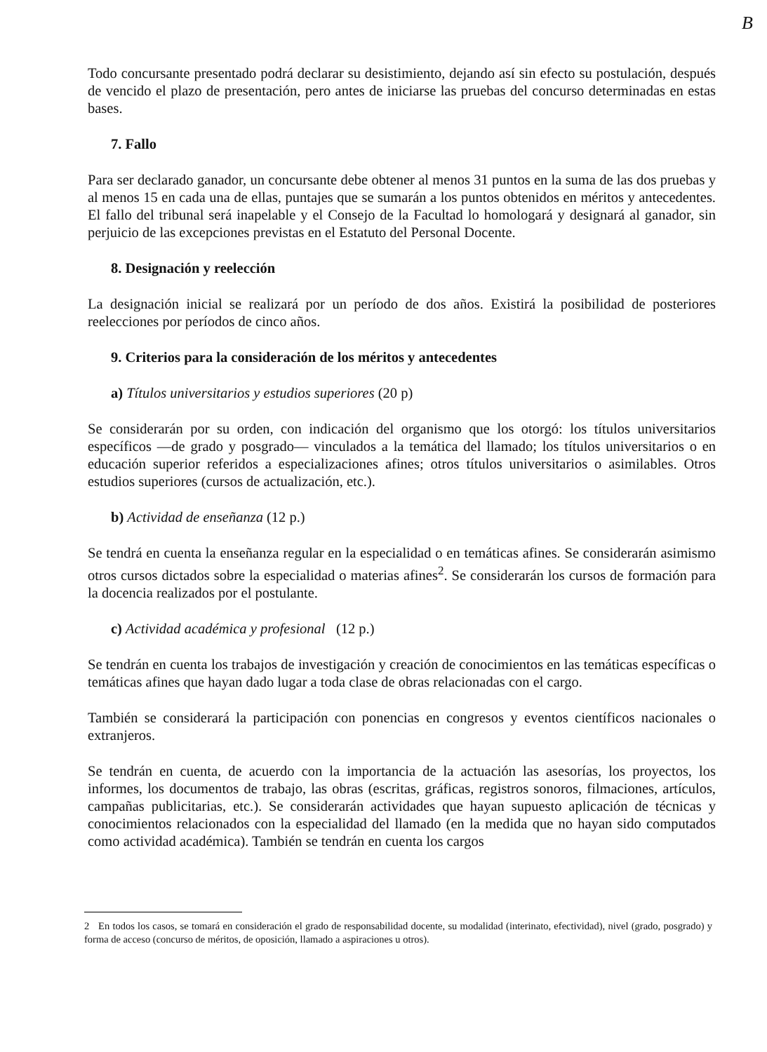B
Todo concursante presentado podrá declarar su desistimiento, dejando así sin efecto su postulación, después de vencido el plazo de presentación, pero antes de iniciarse las pruebas del concurso determinadas en estas bases.
7. Fallo
Para ser declarado ganador, un concursante debe obtener al menos 31 puntos en la suma de las dos pruebas y al menos 15 en cada una de ellas, puntajes que se sumarán a los puntos obtenidos en méritos y antecedentes. El fallo del tribunal será inapelable y el Consejo de la Facultad lo homologará y designará al ganador, sin perjuicio de las excepciones previstas en el Estatuto del Personal Docente.
8. Designación y reelección
La designación inicial se realizará por un período de dos años. Existirá la posibilidad de posteriores reelecciones por períodos de cinco años.
9. Criterios para la consideración de los méritos y antecedentes
a) Títulos universitarios y estudios superiores (20 p)
Se considerarán por su orden, con indicación del organismo que los otorgó: los títulos universitarios específicos —de grado y posgrado— vinculados a la temática del llamado; los títulos universitarios o en educación superior referidos a especializaciones afines; otros títulos universitarios o asimilables. Otros estudios superiores (cursos de actualización, etc.).
b) Actividad de enseñanza (12 p.)
Se tendrá en cuenta la enseñanza regular en la especialidad o en temáticas afines. Se considerarán asimismo otros cursos dictados sobre la especialidad o materias afines<sup>2</sup>. Se considerarán los cursos de formación para la docencia realizados por el postulante.
c) Actividad académica y profesional (12 p.)
Se tendrán en cuenta los trabajos de investigación y creación de conocimientos en las temáticas específicas o temáticas afines que hayan dado lugar a toda clase de obras relacionadas con el cargo.
También se considerará la participación con ponencias en congresos y eventos científicos nacionales o extranjeros.
Se tendrán en cuenta, de acuerdo con la importancia de la actuación las asesorías, los proyectos, los informes, los documentos de trabajo, las obras (escritas, gráficas, registros sonoros, filmaciones, artículos, campañas publicitarias, etc.). Se considerarán actividades que hayan supuesto aplicación de técnicas y conocimientos relacionados con la especialidad del llamado (en la medida que no hayan sido computados como actividad académica). También se tendrán en cuenta los cargos
2 En todos los casos, se tomará en consideración el grado de responsabilidad docente, su modalidad (interinato, efectividad), nivel (grado, posgrado) y forma de acceso (concurso de méritos, de oposición, llamado a aspiraciones u otros).